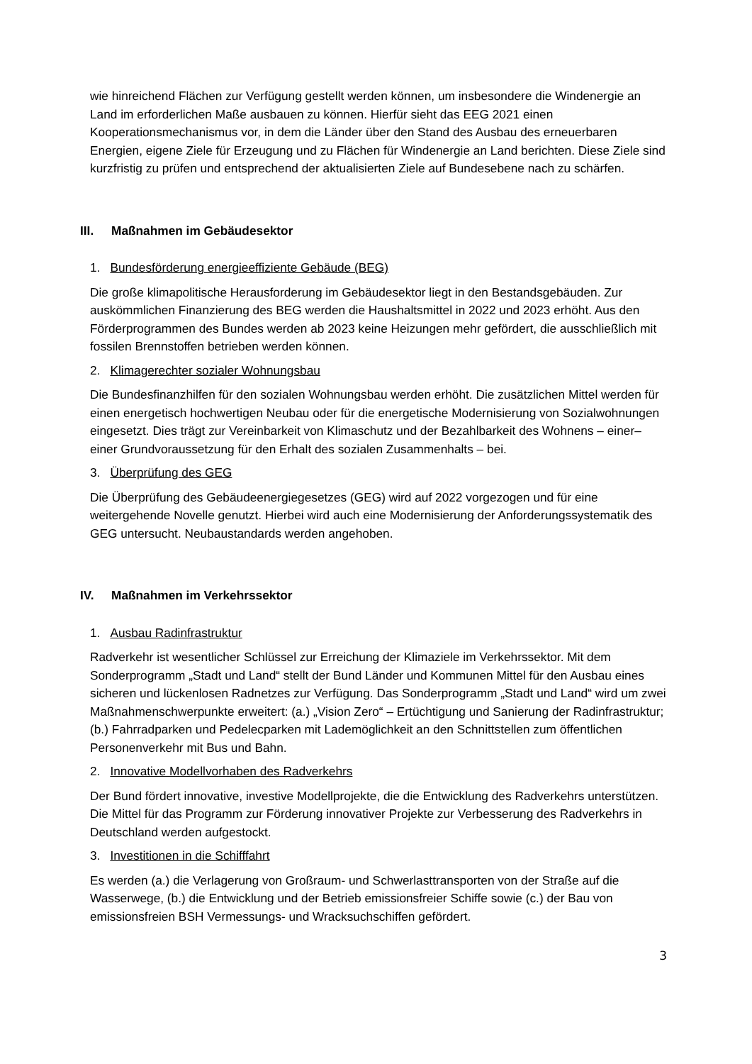wie hinreichend Flächen zur Verfügung gestellt werden können, um insbesondere die Windenergie an Land im erforderlichen Maße ausbauen zu können. Hierfür sieht das EEG 2021 einen Kooperationsmechanismus vor, in dem die Länder über den Stand des Ausbau des erneuerbaren Energien, eigene Ziele für Erzeugung und zu Flächen für Windenergie an Land berichten. Diese Ziele sind kurzfristig zu prüfen und entsprechend der aktualisierten Ziele auf Bundesebene nach zu schärfen.
III. Maßnahmen im Gebäudesektor
1. Bundesförderung energieeffiziente Gebäude (BEG)
Die große klimapolitische Herausforderung im Gebäudesektor liegt in den Bestandsgebäuden. Zur auskömmlichen Finanzierung des BEG werden die Haushaltsmittel in 2022 und 2023 erhöht. Aus den Förderprogrammen des Bundes werden ab 2023 keine Heizungen mehr gefördert, die ausschließlich mit fossilen Brennstoffen betrieben werden können.
2. Klimagerechter sozialer Wohnungsbau
Die Bundesfinanzhilfen für den sozialen Wohnungsbau werden erhöht. Die zusätzlichen Mittel werden für einen energetisch hochwertigen Neubau oder für die energetische Modernisierung von Sozialwohnungen eingesetzt. Dies trägt zur Vereinbarkeit von Klimaschutz und der Bezahlbarkeit des Wohnens – einer– einer Grundvoraussetzung für den Erhalt des sozialen Zusammenhalts – bei.
3. Überprüfung des GEG
Die Überprüfung des Gebäudeenergiegesetzes (GEG) wird auf 2022 vorgezogen und für eine weitergehende Novelle genutzt. Hierbei wird auch eine Modernisierung der Anforderungssystematik des GEG untersucht. Neubaustandards werden angehoben.
IV. Maßnahmen im Verkehrssektor
1. Ausbau Radinfrastruktur
Radverkehr ist wesentlicher Schlüssel zur Erreichung der Klimaziele im Verkehrssektor. Mit dem Sonderprogramm „Stadt und Land“ stellt der Bund Länder und Kommunen Mittel für den Ausbau eines sicheren und lückenlosen Radnetzes zur Verfügung. Das Sonderprogramm „Stadt und Land“ wird um zwei Maßnahmenschwerpunkte erweitert: (a.) „Vision Zero“ – Ertüchtigung und Sanierung der Radinfrastruktur; (b.) Fahrradparken und Pedelecparken mit Lademöglichkeit an den Schnittstellen zum öffentlichen Personenverkehr mit Bus und Bahn.
2. Innovative Modellvorhaben des Radverkehrs
Der Bund fördert innovative, investive Modellprojekte, die die Entwicklung des Radverkehrs unterstützen. Die Mittel für das Programm zur Förderung innovativer Projekte zur Verbesserung des Radverkehrs in Deutschland werden aufgestockt.
3. Investitionen in die Schifffahrt
Es werden (a.) die Verlagerung von Großraum- und Schwerlasttransporten von der Straße auf die Wasserwege, (b.) die Entwicklung und der Betrieb emissionsfreier Schiffe sowie (c.) der Bau von emissionsfreien BSH Vermessungs- und Wracksuchschiffen gefördert.
3